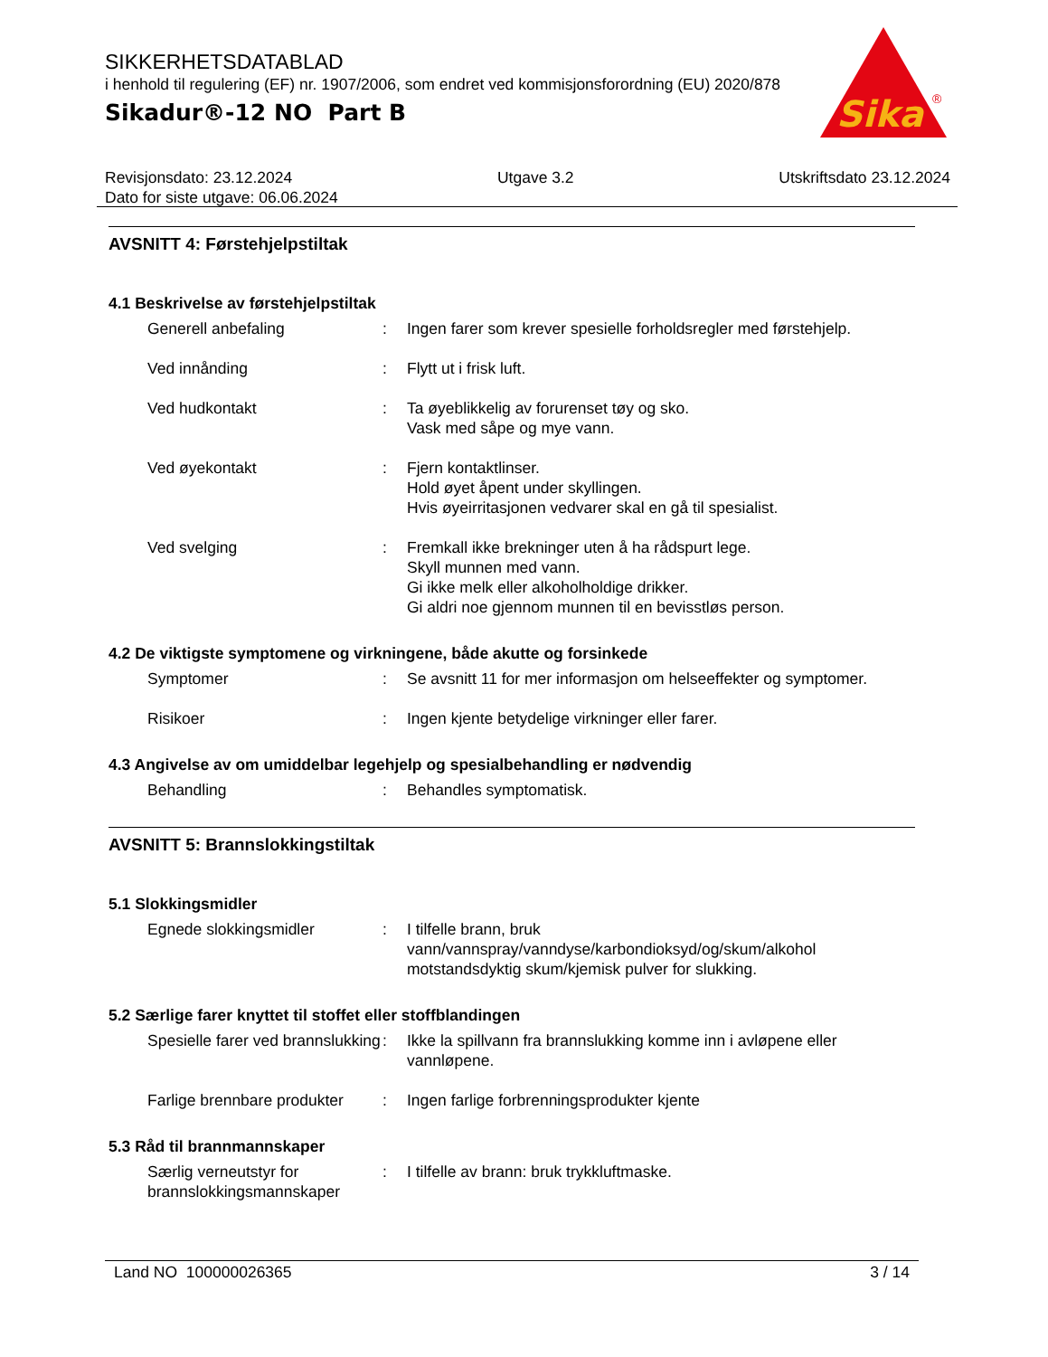SIKKERHETSDATABLAD
i henhold til regulering (EF) nr. 1907/2006, som endret ved kommisjonsforordning (EU) 2020/878
Sikadur®-12 NO Part B
Sika
®
Revisjonsdato: 23.12.2024 Utgave 3.2 Utskriftsdato 23.12.2024
Dato for siste utgave: 06.06.2024
AVSNITT 4: Førstehjelpstiltak
4.1 Beskrivelse av førstehjelpstiltak
Generell anbefaling : Ingen farer som krever spesielle forholdsregler med førstehjelp.
Ved innånding : Flytt ut i frisk luft.
Ved hudkontakt : Ta øyeblikkelig av forurenset tøy og sko.
Vask med såpe og mye vann.
Ved øyekontakt : Fjern kontaktlinser.
Hold øyet åpent under skyllingen.
Hvis øyeirritasjonen vedvarer skal en gå til spesialist.
Ved svelging : Fremkall ikke brekninger uten å ha rådspurt lege.
Skyll munnen med vann.
Gi ikke melk eller alkoholholdige drikker.
Gi aldri noe gjennom munnen til en bevisstløs person.
4.2 De viktigste symptomene og virkningene, både akutte og forsinkede
Symptomer : Se avsnitt 11 for mer informasjon om helseeffekter og symptomer.
Risikoer : Ingen kjente betydelige virkninger eller farer.
4.3 Angivelse av om umiddelbar legehjelp og spesialbehandling er nødvendig
Behandling : Behandles symptomatisk.
AVSNITT 5: Brannslokkingstiltak
5.1 Slokkingsmidler
Egnede slokkingsmidler : I tilfelle brann, bruk vann/vannspray/vanndyse/karbondioksyd/og/skum/alkohol motstandsdyktig skum/kjemisk pulver for slukking.
5.2 Særlige farer knyttet til stoffet eller stoffblandingen
Spesielle farer ved brannslukking
: Ikke la spillvann fra brannslukking komme inn i avløpene eller vannløpene.
Farlige brennbare produkter
: Ingen farlige forbrenningsprodukter kjente
5.3 Råd til brannmannskaper
Særlig verneutstyr for brannslokkingsmannskaper
: I tilfelle av brann: bruk trykkluftmaske.
Land NO 100000026365 3 / 14